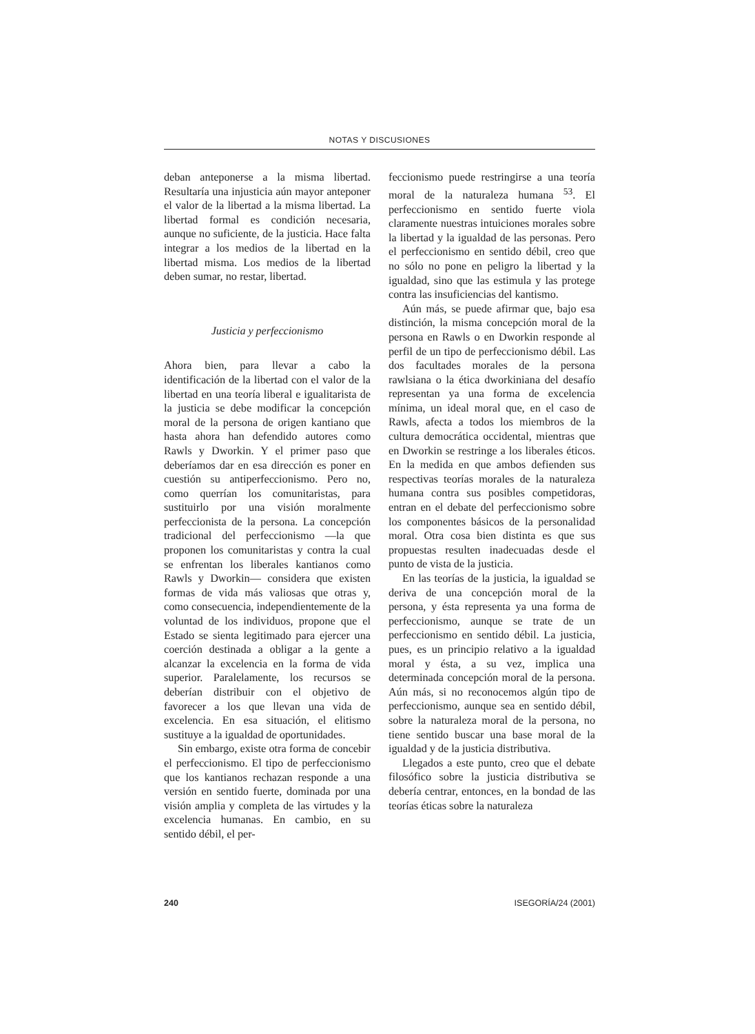NOTAS Y DISCUSIONES
deban anteponerse a la misma libertad. Resultaría una injusticia aún mayor anteponer el valor de la libertad a la misma libertad. La libertad formal es condición necesaria, aunque no suficiente, de la justicia. Hace falta integrar a los medios de la libertad en la libertad misma. Los medios de la libertad deben sumar, no restar, libertad.
Justicia y perfeccionismo
Ahora bien, para llevar a cabo la identificación de la libertad con el valor de la libertad en una teoría liberal e igualitarista de la justicia se debe modificar la concepción moral de la persona de origen kantiano que hasta ahora han defendido autores como Rawls y Dworkin. Y el primer paso que deberíamos dar en esa dirección es poner en cuestión su antiperfeccionismo. Pero no, como querrían los comunitaristas, para sustituirlo por una visión moralmente perfeccionista de la persona. La concepción tradicional del perfeccionismo —la que proponen los comunitaristas y contra la cual se enfrentan los liberales kantianos como Rawls y Dworkin— considera que existen formas de vida más valiosas que otras y, como consecuencia, independientemente de la voluntad de los individuos, propone que el Estado se sienta legitimado para ejercer una coerción destinada a obligar a la gente a alcanzar la excelencia en la forma de vida superior. Paralelamente, los recursos se deberían distribuir con el objetivo de favorecer a los que llevan una vida de excelencia. En esa situación, el elitismo sustituye a la igualdad de oportunidades.
Sin embargo, existe otra forma de concebir el perfeccionismo. El tipo de perfeccionismo que los kantianos rechazan responde a una versión en sentido fuerte, dominada por una visión amplia y completa de las virtudes y la excelencia humanas. En cambio, en su sentido débil, el per-
feccionismo puede restringirse a una teoría moral de la naturaleza humana <sup>53</sup>. El perfeccionismo en sentido fuerte viola claramente nuestras intuiciones morales sobre la libertad y la igualdad de las personas. Pero el perfeccionismo en sentido débil, creo que no sólo no pone en peligro la libertad y la igualdad, sino que las estimula y las protege contra las insuficiencias del kantismo.
Aún más, se puede afirmar que, bajo esa distinción, la misma concepción moral de la persona en Rawls o en Dworkin responde al perfil de un tipo de perfeccionismo débil. Las dos facultades morales de la persona rawlsiana o la ética dworkiniana del desafío representan ya una forma de excelencia mínima, un ideal moral que, en el caso de Rawls, afecta a todos los miembros de la cultura democrática occidental, mientras que en Dworkin se restringe a los liberales éticos. En la medida en que ambos defienden sus respectivas teorías morales de la naturaleza humana contra sus posibles competidoras, entran en el debate del perfeccionismo sobre los componentes básicos de la personalidad moral. Otra cosa bien distinta es que sus propuestas resulten inadecuadas desde el punto de vista de la justicia.
En las teorías de la justicia, la igualdad se deriva de una concepción moral de la persona, y ésta representa ya una forma de perfeccionismo, aunque se trate de un perfeccionismo en sentido débil. La justicia, pues, es un principio relativo a la igualdad moral y ésta, a su vez, implica una determinada concepción moral de la persona. Aún más, si no reconocemos algún tipo de perfeccionismo, aunque sea en sentido débil, sobre la naturaleza moral de la persona, no tiene sentido buscar una base moral de la igualdad y de la justicia distributiva.
Llegados a este punto, creo que el debate filosófico sobre la justicia distributiva se debería centrar, entonces, en la bondad de las teorías éticas sobre la naturaleza
240 ISEGORÍA/24 (2001)